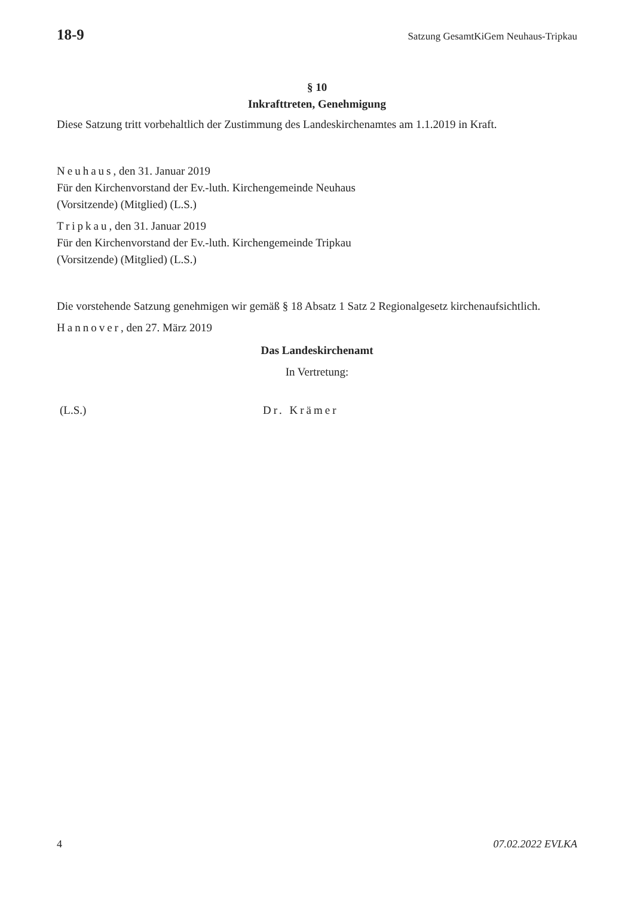18-9 Satzung GesamtKiGem Neuhaus-Tripkau
§ 10
Inkrafttreten, Genehmigung
Diese Satzung tritt vorbehaltlich der Zustimmung des Landeskirchenamtes am 1.1.2019 in Kraft.
Neuhaus, den 31. Januar 2019
Für den Kirchenvorstand der Ev.-luth. Kirchengemeinde Neuhaus
(Vorsitzende) (Mitglied) (L.S.)
Tripkau, den 31. Januar 2019
Für den Kirchenvorstand der Ev.-luth. Kirchengemeinde Tripkau
(Vorsitzende) (Mitglied) (L.S.)
Die vorstehende Satzung genehmigen wir gemäß § 18 Absatz 1 Satz 2 Regionalgesetz kirchenaufsichtlich.
Hannover, den 27. März 2019
Das Landeskirchenamt
In Vertretung:
(L.S.) Dr. Krämer
4 07.02.2022 EVLKA